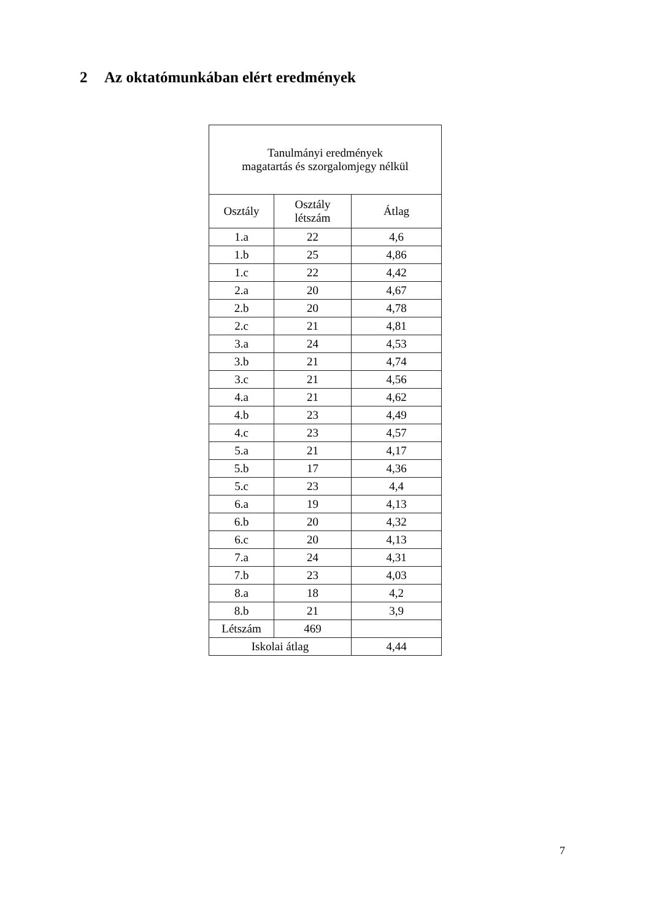2 Az oktatómunkában elért eredmények
| Tanulmányi eredmények magatartás és szorgalomjegy nélkül | | |
| --- | --- | --- |
| Osztály | Osztály létszám | Átlag |
| 1.a | 22 | 4,6 |
| 1.b | 25 | 4,86 |
| 1.c | 22 | 4,42 |
| 2.a | 20 | 4,67 |
| 2.b | 20 | 4,78 |
| 2.c | 21 | 4,81 |
| 3.a | 24 | 4,53 |
| 3.b | 21 | 4,74 |
| 3.c | 21 | 4,56 |
| 4.a | 21 | 4,62 |
| 4.b | 23 | 4,49 |
| 4.c | 23 | 4,57 |
| 5.a | 21 | 4,17 |
| 5.b | 17 | 4,36 |
| 5.c | 23 | 4,4 |
| 6.a | 19 | 4,13 |
| 6.b | 20 | 4,32 |
| 6.c | 20 | 4,13 |
| 7.a | 24 | 4,31 |
| 7.b | 23 | 4,03 |
| 8.a | 18 | 4,2 |
| 8.b | 21 | 3,9 |
| Létszám | 469 | |
| Iskolai átlag | | 4,44 |
7